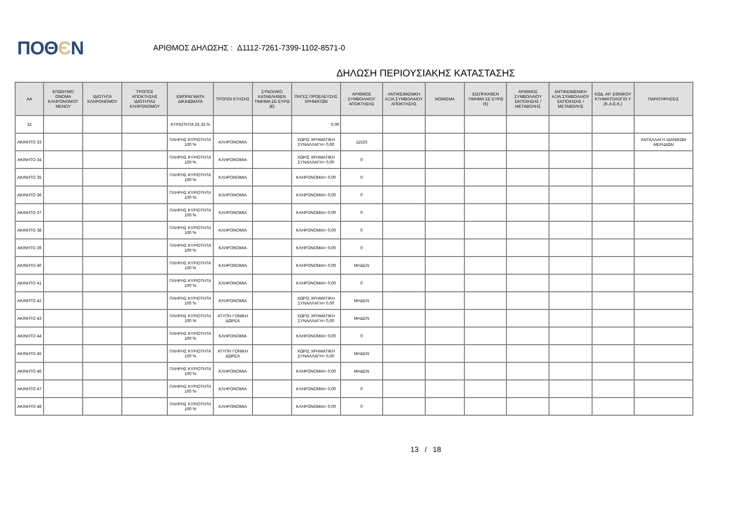ΠΟΘЄΝ
ΑΡΙΘΜΟΣ ΔΗΛΩΣΗΣ : Δ1112-7261-7399-1102-8571-0
ΔΗΛΩΣΗ ΠΕΡΙΟΥΣΙΑΚΗΣ ΚΑΤΑΣΤΑΣΗΣ
| ΑΑ | ΕΠΩΝΥΜΟ ΟΝΟΜΑ ΚΛΗΡΟΝΟΜΟΥ ΜΕΝΟΥ | ΙΔΙΟΤΗΤΑ ΚΛΗΡΟΝΟΜΟΥ | ΤΡΟΠΟΣ ΑΠΟΚΤΗΣΗΣ ΙΔΙΟΤΗΤΑΣ ΚΛΗΡΟΝΟΜΟΥ | ΕΜΠΡΑΓΜΑΤΑ ΔΙΚΑΙΩΜΑΤΑ | ΤΡΟΠΟΙ ΚΤΗΣΗΣ | ΣΥΝΟΛΙΚΟ ΚΑΤΑΒΛΗΘΕΝ ΤΙΜΗΜΑ ΣΕ ΕΥΡΩ (€) | ΠΗΓΕΣ ΠΡΟΕΛΕΥΣΗΣ ΧΡΗΜΑΤΩΝ | ΑΡΙΘΜΟΣ ΣΥΜΒΟΛΑΙΟΥ ΑΠΟΚΤΗΣΗΣ | ΑΝΤΙΚΕΙΜΕΝΙΚΗ ΑΞΙΑ ΣΥΜΒΟΛΑΙΟΥ ΑΠΟΚΤΗΣΗΣ | ΝΟΜΙΣΜΑ | ΕΙΣΠΡΑΧΘΕΝ ΤΙΜΗΜΑ ΣΕ ΕΥΡΩ (€) | ΑΡΙΘΜΟΣ ΣΥΜΒΟΛΑΙΟΥ ΕΚΠΟΙΗΣΗΣ /ΜΕΤΑΒΟΛΗΣ | ΑΝΤΙΚΕΙΜΕΝΙΚΗ ΑΞΙΑ ΣΥΜΒΟΛΑΙΟΥ ΕΚΠΟΙΗΣΗΣ / ΜΕΤΑΒΟΛΗΣ | ΚΩΔ. ΑΡ. ΕΘΝΙΚΟΥ ΚΤΗΜΑΤΟΛΟΓΙΟ Υ (Κ.Α.Ε.Κ.) | ΠΑΡΑΤΗΡΗΣΕΙΣ |
| --- | --- | --- | --- | --- | --- | --- | --- | --- | --- | --- | --- | --- | --- | --- | --- |
| 32 | | | | ΚΥΡΙΟΤΗΤΑ 33.33 % | | | 0,00 | | | | | | | | |
| ΑΚΙΝΗΤΟ 33 | | | | ΠΛΗΡΗΣ ΚΥΡΙΟΤΗΤΑ 100 % | ΚΛΗΡΟΝΟΜΙΑ | | ΧΩΡΙΣ ΧΡΗΜΑΤΙΚΗ ΣΥΝΑΛΛΑΓΗ= 0,00 | 11523 | | | | | | | ΑΝΤΑΛΛΑΓΗ ΙΔΑΝΙΚΩΝ ΜΕΡΙΔΙΩΝ |
| ΑΚΙΝΗΤΟ 34 | | | | ΠΛΗΡΗΣ ΚΥΡΙΟΤΗΤΑ 100 % | ΚΛΗΡΟΝΟΜΙΑ | | ΧΩΡΙΣ ΧΡΗΜΑΤΙΚΗ ΣΥΝΑΛΛΑΓΗ= 0,00 | 0 | | | | | | | |
| ΑΚΙΝΗΤΟ 35 | | | | ΠΛΗΡΗΣ ΚΥΡΙΟΤΗΤΑ 100 % | ΚΛΗΡΟΝΟΜΙΑ | | ΚΛΗΡΟΝΟΜΙΑ= 0,00 | 0 | | | | | | | |
| ΑΚΙΝΗΤΟ 36 | | | | ΠΛΗΡΗΣ ΚΥΡΙΟΤΗΤΑ 100 % | ΚΛΗΡΟΝΟΜΙΑ | | ΚΛΗΡΟΝΟΜΙΑ= 0,00 | 0 | | | | | | | |
| ΑΚΙΝΗΤΟ 37 | | | | ΠΛΗΡΗΣ ΚΥΡΙΟΤΗΤΑ 100 % | ΚΛΗΡΟΝΟΜΙΑ | | ΚΛΗΡΟΝΟΜΙΑ= 0,00 | 0 | | | | | | | |
| ΑΚΙΝΗΤΟ 38 | | | | ΠΛΗΡΗΣ ΚΥΡΙΟΤΗΤΑ 100 % | ΚΛΗΡΟΝΟΜΙΑ | | ΚΛΗΡΟΝΟΜΙΑ= 0,00 | 0 | | | | | | | |
| ΑΚΙΝΗΤΟ 39 | | | | ΠΛΗΡΗΣ ΚΥΡΙΟΤΗΤΑ 100 % | ΚΛΗΡΟΝΟΜΙΑ | | ΚΛΗΡΟΝΟΜΙΑ= 0,00 | 0 | | | | | | | |
| ΑΚΙΝΗΤΟ 40 | | | | ΠΛΗΡΗΣ ΚΥΡΙΟΤΗΤΑ 100 % | ΚΛΗΡΟΝΟΜΙΑ | | ΚΛΗΡΟΝΟΜΙΑ= 0,00 | ΜΗΔΕΝ | | | | | | | |
| ΑΚΙΝΗΤΟ 41 | | | | ΠΛΗΡΗΣ ΚΥΡΙΟΤΗΤΑ 100 % | ΚΛΗΡΟΝΟΜΙΑ | | ΚΛΗΡΟΝΟΜΙΑ= 0,00 | 0 | | | | | | | |
| ΑΚΙΝΗΤΟ 42 | | | | ΠΛΗΡΗΣ ΚΥΡΙΟΤΗΤΑ 100 % | ΚΛΗΡΟΝΟΜΙΑ | | ΧΩΡΙΣ ΧΡΗΜΑΤΙΚΗ ΣΥΝΑΛΛΑΓΗ= 0,00 | ΜΗΔΕΝ | | | | | | | |
| ΑΚΙΝΗΤΟ 43 | | | | ΠΛΗΡΗΣ ΚΥΡΙΟΤΗΤΑ 100 % | ΑΤΥΠΗ ΓΟΝΙΚΗ ΔΩΡΕΑ | | ΧΩΡΙΣ ΧΡΗΜΑΤΙΚΗ ΣΥΝΑΛΛΑΓΗ= 0,00 | ΜΗΔΕΝ | | | | | | | |
| ΑΚΙΝΗΤΟ 44 | | | | ΠΛΗΡΗΣ ΚΥΡΙΟΤΗΤΑ 100 % | ΚΛΗΡΟΝΟΜΙΑ | | ΚΛΗΡΟΝΟΜΙΑ= 0,00 | 0 | | | | | | | |
| ΑΚΙΝΗΤΟ 45 | | | | ΠΛΗΡΗΣ ΚΥΡΙΟΤΗΤΑ 100 % | ΑΤΥΠΗ ΓΟΝΙΚΗ ΔΩΡΕΑ | | ΧΩΡΙΣ ΧΡΗΜΑΤΙΚΗ ΣΥΝΑΛΛΑΓΗ= 0,00 | ΜΗΔΕΝ | | | | | | | |
| ΑΚΙΝΗΤΟ 46 | | | | ΠΛΗΡΗΣ ΚΥΡΙΟΤΗΤΑ 100 % | ΚΛΗΡΟΝΟΜΙΑ | | ΚΛΗΡΟΝΟΜΙΑ= 0,00 | ΜΗΔΕΝ | | | | | | | |
| ΑΚΙΝΗΤΟ 47 | | | | ΠΛΗΡΗΣ ΚΥΡΙΟΤΗΤΑ 100 % | ΚΛΗΡΟΝΟΜΙΑ | | ΚΛΗΡΟΝΟΜΙΑ= 0,00 | 0 | | | | | | | |
| ΑΚΙΝΗΤΟ 48 | | | | ΠΛΗΡΗΣ ΚΥΡΙΟΤΗΤΑ 100 % | ΚΛΗΡΟΝΟΜΙΑ | | ΚΛΗΡΟΝΟΜΙΑ= 0,00 | 0 | | | | | | | |
13 / 18